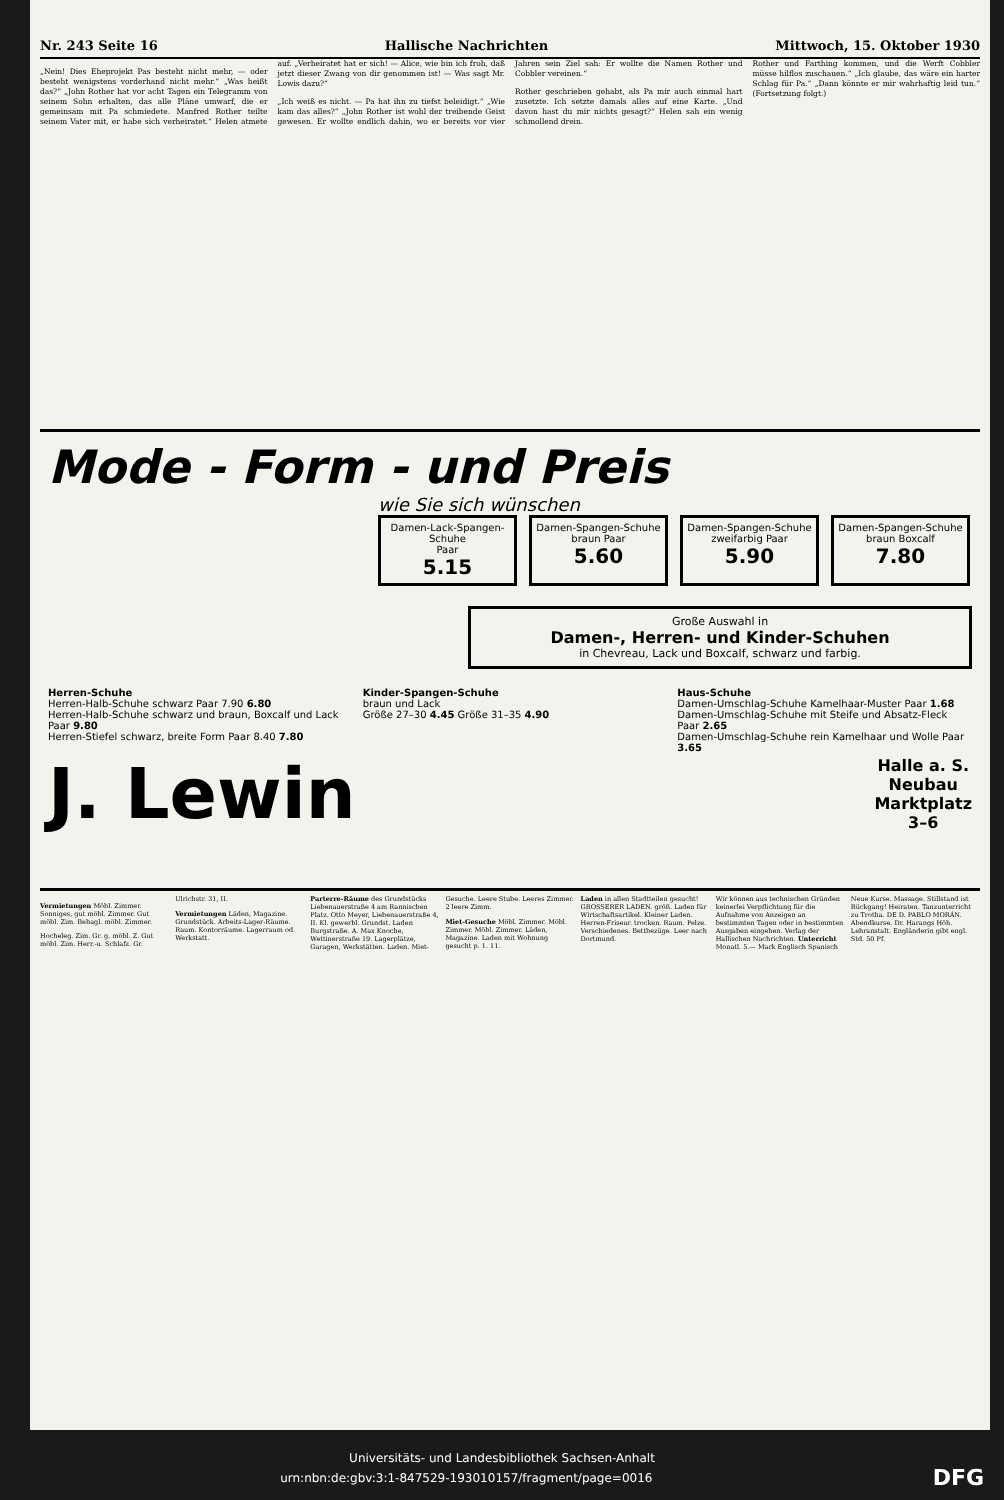Nr. 243 Seite 16 Hallische Nachrichten Mittwoch, 15. Oktober 1930
„Nein! Dies Eheprojekt Pas besteht nicht mehr, — oder besteht wenigstens vorderhand nicht mehr.“ „Was heißt das?“ „John Rother hat vor acht Tagen ein Telegramm von seinem Sohn erhalten, das alle Pläne umwarf, die er gemeinsam mit Pa schmiedete. Manfred Rother teilte seinem Vater mit, er habe sich verheiratet.“ Helen atmete auf. „Verheiratet hat er sich! — Alice, wie bin ich froh, daß jetzt dieser Zwang von dir genommen ist! — Was sagt Mr. Lowis dazu?“
„Ich weiß es nicht. — Pa hat ihn zu tiefst beleidigt.“ „Wie kam das alles?“ „John Rother ist wohl der treibende Geist gewesen. Er wollte endlich dahin, wo er bereits vor vier Jahren sein Ziel sah: Er wollte die Namen Rother und Cobbler vereinen.“
Rother geschrieben gehabt, als Pa mir auch einmal hart zusetzte. Ich setzte damals alles auf eine Karte. „Und davon hast du mir nichts gesagt?“ Helen sah ein wenig schmollend drein.
Rother und Farthing kommen, und die Werft Cobbler müsse hilflos zuschauen.“ „Ich glaube, das wäre ein harter Schlag für Pa.“ „Dann könnte er mir wahrhaftig leid tun.“ (Fortsetzung folgt.)
Mode - Form - und Preis
wie Sie sich wünschen
Damen-Lack-Spangen-Schuhe
Paar
5.15
Damen-Spangen-Schuhe
braun Paar
5.60
Damen-Spangen-Schuhe
zweifarbig Paar
5.90
Damen-Spangen-Schuhe
braun Boxcalf
7.80
Große Auswahl in
Damen-, Herren- und Kinder-Schuhen
in Chevreau, Lack und Boxcalf, schwarz und farbig.
Herren-Schuhe
Herren-Halb-Schuhe schwarz Paar 7.90 6.80
Herren-Halb-Schuhe schwarz und braun, Boxcalf und Lack Paar 9.80
Herren-Stiefel schwarz, breite Form Paar 8.40 7.80
Kinder-Spangen-Schuhe
braun und Lack
Größe 27–30 4.45 Größe 31–35 4.90
Haus-Schuhe
Damen-Umschlag-Schuhe Kamelhaar-Muster Paar 1.68
Damen-Umschlag-Schuhe mit Steife und Absatz-Fleck Paar 2.65
Damen-Umschlag-Schuhe rein Kamelhaar und Wolle Paar 3.65
J. Lewin Halle a. S.
Neubau
Marktplatz
3–6
Vermietungen Möbl. Zimmer. Sonniges, gut möbl. Zimmer. Gut möbl. Zim. Behagl. möbl. Zimmer.
Hocheleg. Zim. Gr. g. möbl. Z. Gut möbl. Zim. Herr.-u. Schlafz. Gr. Ulrichstr. 31, II.
Vermietungen Läden, Magazine. Grundstück. Arbeits-Lager-Räume. Raum. Kontorräume. Lagerraum od. Werkstatt.
Parterre-Räume des Grundstücks Liebenauerstraße 4 am Rannischen Platz. Otto Meyer, Liebenauerstraße 4, II. Kl. gewerbl. Grundst. Laden Burgstraße. A. Max Knoche, Wettinerstraße 19. Lagerplätze, Garagen, Werkstätten. Laden. Miet-Gesuche. Leere Stube. Leeres Zimmer. 2 leere Zimm.
Miet-Gesuche Möbl. Zimmer. Möbl. Zimmer. Möbl. Zimmer. Läden, Magazine. Laden mit Wohnung gesucht p. 1. 11.
Laden in allen Stadtteilen gesucht! GROSSERER LADEN. größ. Laden für Wirtschaftsartikel. Kleiner Laden. Herren-Friseur. trocken. Raum. Pelze. Verschiedenes. Bettbezüge. Leer nach Dortmund.
Wir können aus technischen Gründen keinerlei Verpflichtung für die Aufnahme von Anzeigen an bestimmten Tagen oder in bestimmten Ausgaben eingehen. Verlag der Hallischen Nachrichten. Unterricht Monatl. 5.— Mark Englisch Spanisch Neue Kurse. Massage. Stillstand ist Rückgang! Heiraten. Tanzunterricht zu Trotha. DE D. PABLO MORÁN. Abendkurse. Dr. Harangs Höh. Lehranstalt. Engländerin gibt engl. Std. 50 Pf.
Universitäts- und Landesbibliothek Sachsen-Anhalt
urn:nbn:de:gbv:3:1-847529-193010157/fragment/page=0016 DFG